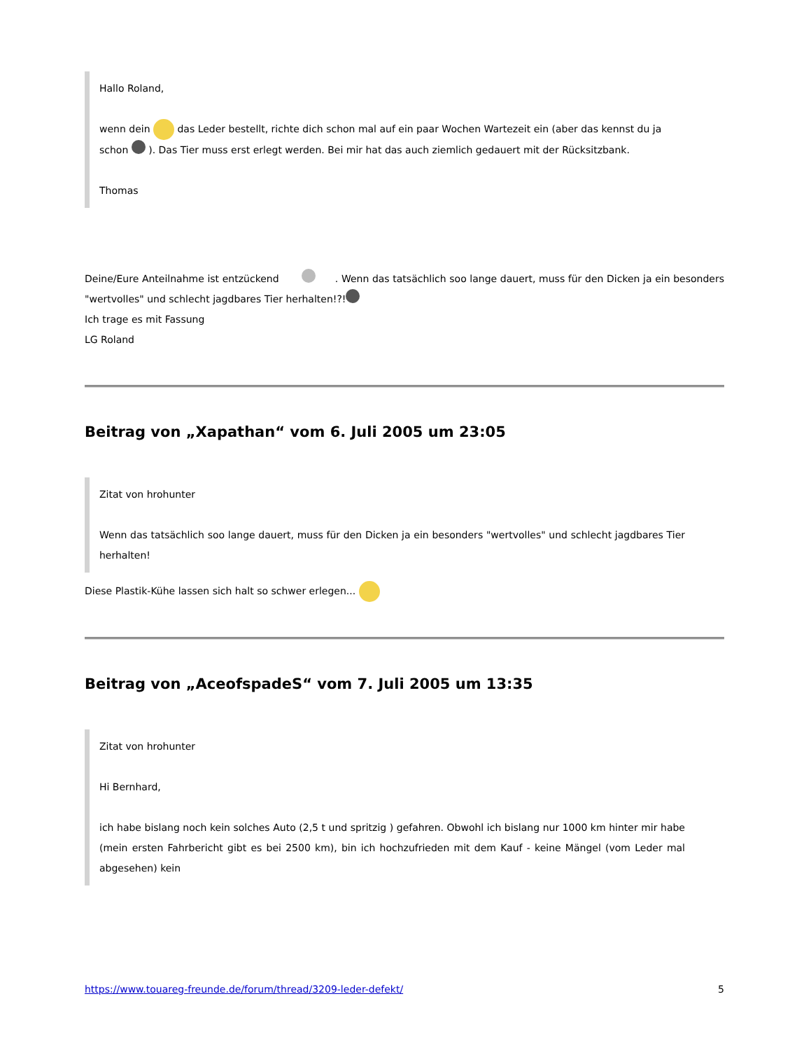Hallo Roland,
wenn dein das Leder bestellt, richte dich schon mal auf ein paar Wochen Wartezeit ein (aber das kennst du ja schon ). Das Tier muss erst erlegt werden. Bei mir hat das auch ziemlich gedauert mit der Rücksitzbank.
Thomas
Deine/Eure Anteilnahme ist entzückend . Wenn das tatsächlich soo lange dauert, muss für den Dicken ja ein besonders "wertvolles" und schlecht jagdbares Tier herhalten!?!
Ich trage es mit Fassung
LG Roland
Beitrag von „Xapathan“ vom 6. Juli 2005 um 23:05
Zitat von hrohunter
Wenn das tatsächlich soo lange dauert, muss für den Dicken ja ein besonders "wertvolles" und schlecht jagdbares Tier herhalten!
Diese Plastik-Kühe lassen sich halt so schwer erlegen...
Beitrag von „AceofspadeS“ vom 7. Juli 2005 um 13:35
Zitat von hrohunter
Hi Bernhard,
ich habe bislang noch kein solches Auto (2,5 t und spritzig ) gefahren. Obwohl ich bislang nur 1000 km hinter mir habe (mein ersten Fahrbericht gibt es bei 2500 km), bin ich hochzufrieden mit dem Kauf - keine Mängel (vom Leder mal abgesehen) kein
https://www.touareg-freunde.de/forum/thread/3209-leder-defekt/ 5